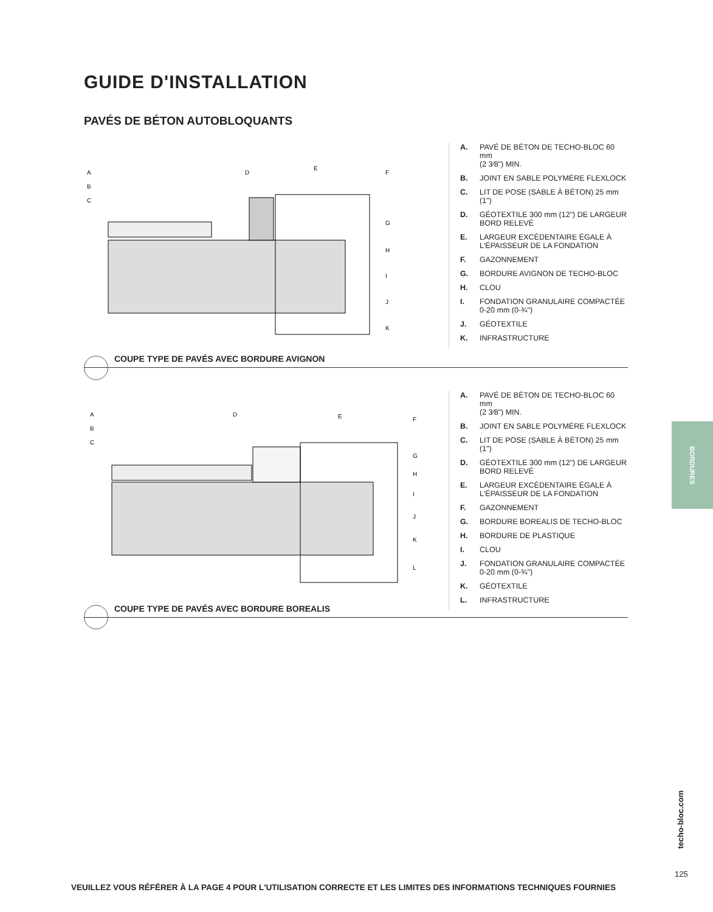GUIDE D'INSTALLATION
PAVÉS DE BÉTON AUTOBLOQUANTS
A
B
C
D
E
F
G
H
I
J
K
A. PAVÉ DE BÉTON DE TECHO-BLOC 60 mm
(2 3⁄8") MIN.
B. JOINT EN SABLE POLYMÈRE FLEXLOCK
C. LIT DE POSE (SABLE À BÉTON) 25 mm (1")
D. GÉOTEXTILE 300 mm (12") DE LARGEUR
BORD RELEVÉ
E. LARGEUR EXCÉDENTAIRE ÉGALE À
L'ÉPAISSEUR DE LA FONDATION
F. GAZONNEMENT
G. BORDURE AVIGNON DE TECHO-BLOC
H. CLOU
I. FONDATION GRANULAIRE COMPACTÉE
0-20 mm (0-¾")
J. GÉOTEXTILE
K. INFRASTRUCTURE
COUPE TYPE DE PAVÉS AVEC BORDURE AVIGNON
A
B
C
D
E
F
G
H
I
J
K
L
A. PAVÉ DE BÉTON DE TECHO-BLOC 60 mm
(2 3⁄8") MIN.
B. JOINT EN SABLE POLYMÈRE FLEXLOCK
C. LIT DE POSE (SABLE À BÉTON) 25 mm (1")
D. GÉOTEXTILE 300 mm (12") DE LARGEUR
BORD RELEVÉ
E. LARGEUR EXCÉDENTAIRE ÉGALE À
L'ÉPAISSEUR DE LA FONDATION
F. GAZONNEMENT
G. BORDURE BOREALIS DE TECHO-BLOC
H. BORDURE DE PLASTIQUE
I. CLOU
J. FONDATION GRANULAIRE COMPACTÉE
0-20 mm (0-¾")
K. GÉOTEXTILE
L. INFRASTRUCTURE
COUPE TYPE DE PAVÉS AVEC BORDURE BOREALIS
BORDURES
techo-bloc.com
125
VEUILLEZ VOUS RÉFÉRER À LA PAGE 4 POUR L'UTILISATION CORRECTE ET LES LIMITES DES INFORMATIONS TECHNIQUES FOURNIES